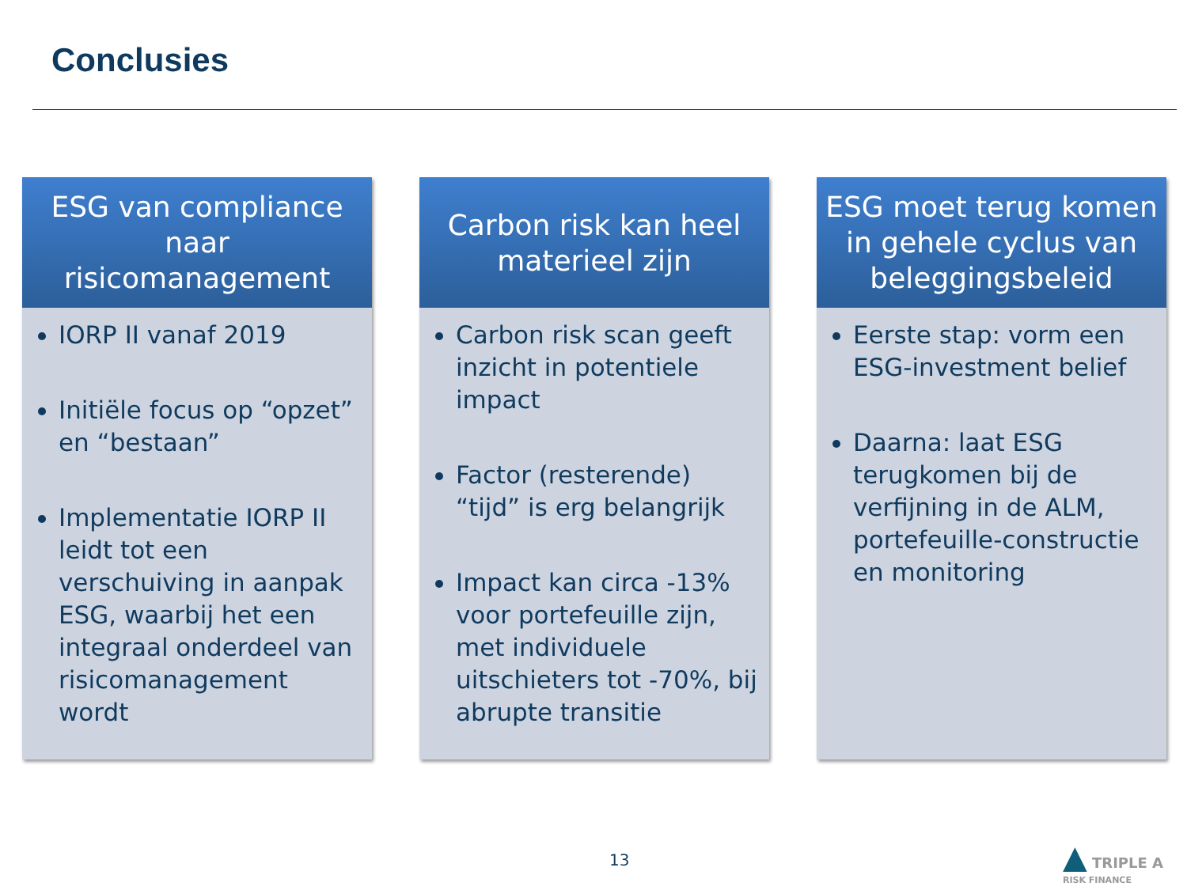Conclusies
ESG van compliance naar risicomanagement
IORP II vanaf 2019
Initiële focus op “opzet” en “bestaan”
Implementatie IORP II leidt tot een verschuiving in aanpak ESG, waarbij het een integraal onderdeel van risicomanagement wordt
Carbon risk kan heel materieel zijn
Carbon risk scan geeft inzicht in potentiele impact
Factor (resterende) “tijd” is erg belangrijk
Impact kan circa -13% voor portefeuille zijn, met individuele uitschieters tot -70%, bij abrupte transitie
ESG moet terug komen in gehele cyclus van beleggingsbeleid
Eerste stap: vorm een ESG-investment belief
Daarna: laat ESG terugkomen bij de verfijning in de ALM, portefeuille-constructie en monitoring
13
▲ TRIPLE A
RISK FINANCE